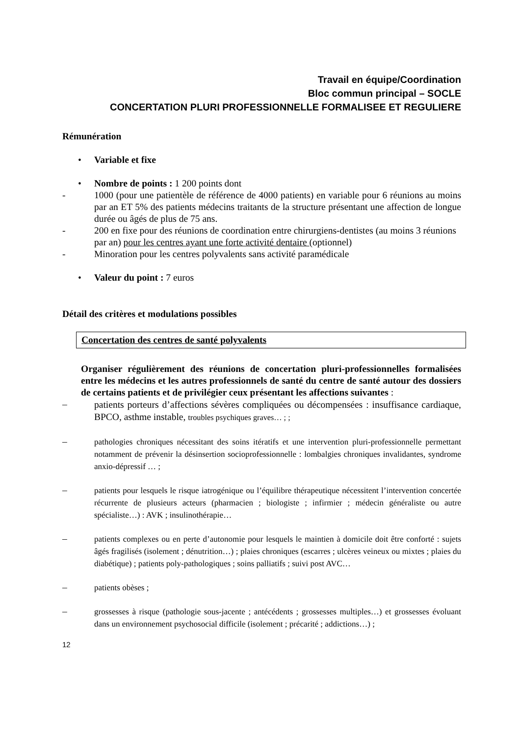Travail en équipe/Coordination
Bloc commun principal – SOCLE
CONCERTATION PLURI PROFESSIONNELLE FORMALISEE ET REGULIERE
Rémunération
• Variable et fixe
• Nombre de points : 1 200 points dont
- 1000 (pour une patientèle de référence de 4000 patients) en variable pour 6 réunions au moins par an ET 5% des patients médecins traitants de la structure présentant une affection de longue durée ou âgés de plus de 75 ans.
- 200 en fixe pour des réunions de coordination entre chirurgiens-dentistes (au moins 3 réunions par an) pour les centres ayant une forte activité dentaire (optionnel)
- Minoration pour les centres polyvalents sans activité paramédicale
• Valeur du point : 7 euros
Détail des critères et modulations possibles
Concertation des centres de santé polyvalents
Organiser régulièrement des réunions de concertation pluri-professionnelles formalisées entre les médecins et les autres professionnels de santé du centre de santé autour des dossiers de certains patients et de privilégier ceux présentant les affections suivantes :
– patients porteurs d’affections sévères compliquées ou décompensées : insuffisance cardiaque, BPCO, asthme instable, troubles psychiques graves… ; ;
– pathologies chroniques nécessitant des soins itératifs et une intervention pluri-professionnelle permettant notamment de prévenir la désinsertion socioprofessionnelle : lombalgies chroniques invalidantes, syndrome anxio-dépressif … ;
– patients pour lesquels le risque iatrogénique ou l’équilibre thérapeutique nécessitent l’intervention concertée récurrente de plusieurs acteurs (pharmacien ; biologiste ; infirmier ; médecin généraliste ou autre spécialiste…) : AVK ; insulinothérapie…
– patients complexes ou en perte d’autonomie pour lesquels le maintien à domicile doit être conforté : sujets âgés fragilisés (isolement ; dénutrition…) ; plaies chroniques (escarres ; ulcères veineux ou mixtes ; plaies du diabétique) ; patients poly-pathologiques ; soins palliatifs ; suivi post AVC…
– patients obèses ;
– grossesses à risque (pathologie sous-jacente ; antécédents ; grossesses multiples…) et grossesses évoluant dans un environnement psychosocial difficile (isolement ; précarité ; addictions…) ;
12